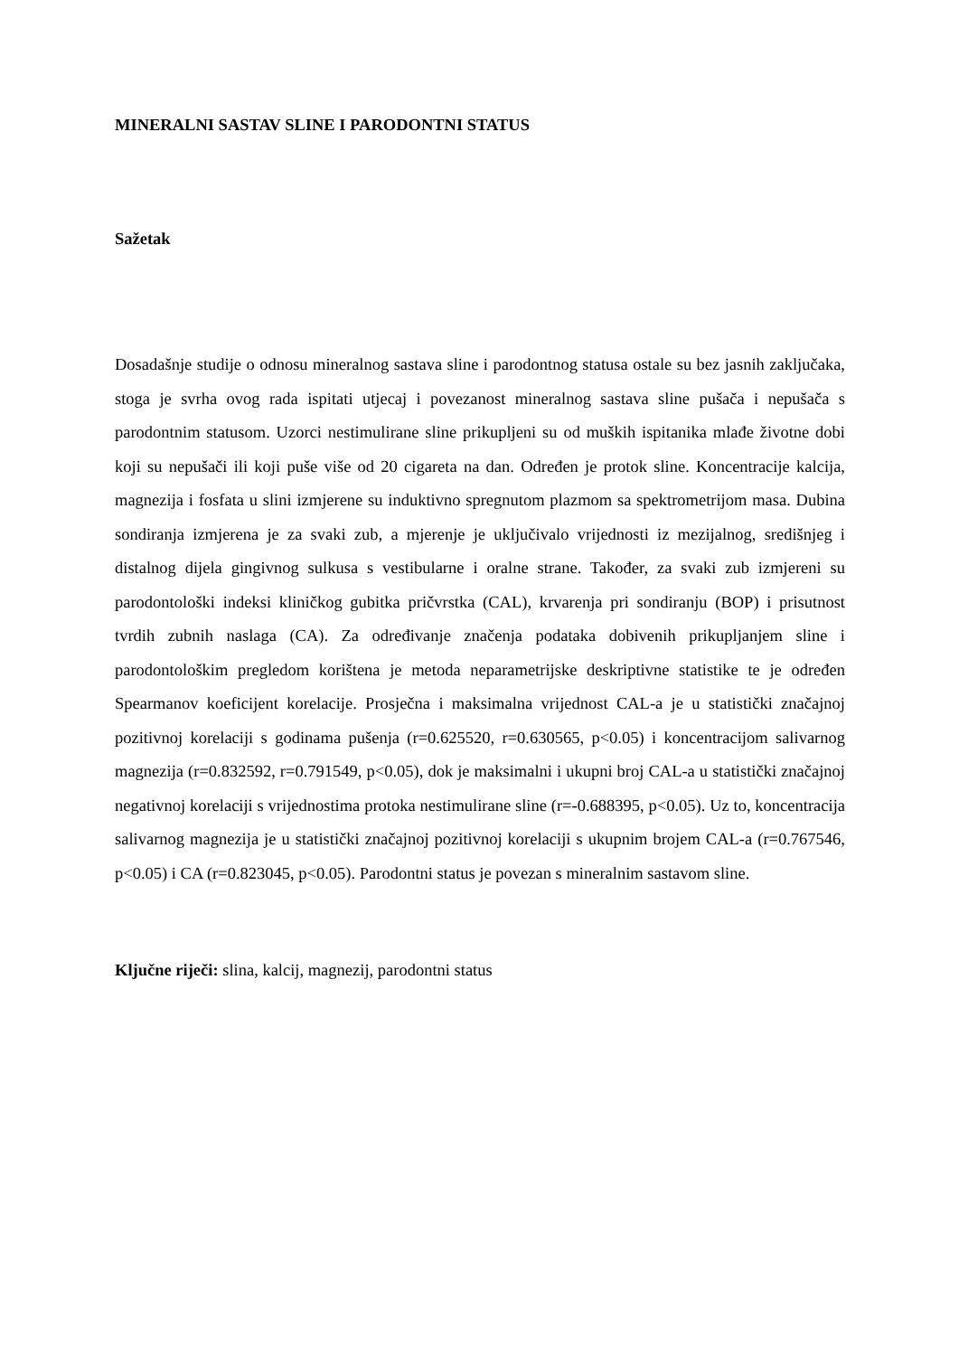MINERALNI SASTAV SLINE I PARODONTNI STATUS
Sažetak
Dosadašnje studije o odnosu mineralnog sastava sline i parodontnog statusa ostale su bez jasnih zaključaka, stoga je svrha ovog rada ispitati utjecaj i povezanost mineralnog sastava sline pušača i nepušača s parodontnim statusom. Uzorci nestimulirane sline prikupljeni su od muških ispitanika mlađe životne dobi koji su nepušači ili koji puše više od 20 cigareta na dan. Određen je protok sline. Koncentracije kalcija, magnezija i fosfata u slini izmjerene su induktivno spregnutom plazmom sa spektrometrijom masa. Dubina sondiranja izmjerena je za svaki zub, a mjerenje je uključivalo vrijednosti iz mezijalnog, središnjeg i distalnog dijela gingivnog sulkusa s vestibularne i oralne strane. Također, za svaki zub izmjereni su parodontološki indeksi kliničkog gubitka pričvrstka (CAL), krvarenja pri sondiranju (BOP) i prisutnost tvrdih zubnih naslaga (CA). Za određivanje značenja podataka dobivenih prikupljanjem sline i parodontološkim pregledom korištena je metoda neparametrijske deskriptivne statistike te je određen Spearmanov koeficijent korelacije. Prosječna i maksimalna vrijednost CAL-a je u statistički značajnoj pozitivnoj korelaciji s godinama pušenja (r=0.625520, r=0.630565, p<0.05) i koncentracijom salivarnog magnezija (r=0.832592, r=0.791549, p<0.05), dok je maksimalni i ukupni broj CAL-a u statistički značajnoj negativnoj korelaciji s vrijednostima protoka nestimulirane sline (r=-0.688395, p<0.05). Uz to, koncentracija salivarnog magnezija je u statistički značajnoj pozitivnoj korelaciji s ukupnim brojem CAL-a (r=0.767546, p<0.05) i CA (r=0.823045, p<0.05). Parodontni status je povezan s mineralnim sastavom sline.
Ključne riječi: slina, kalcij, magnezij, parodontni status